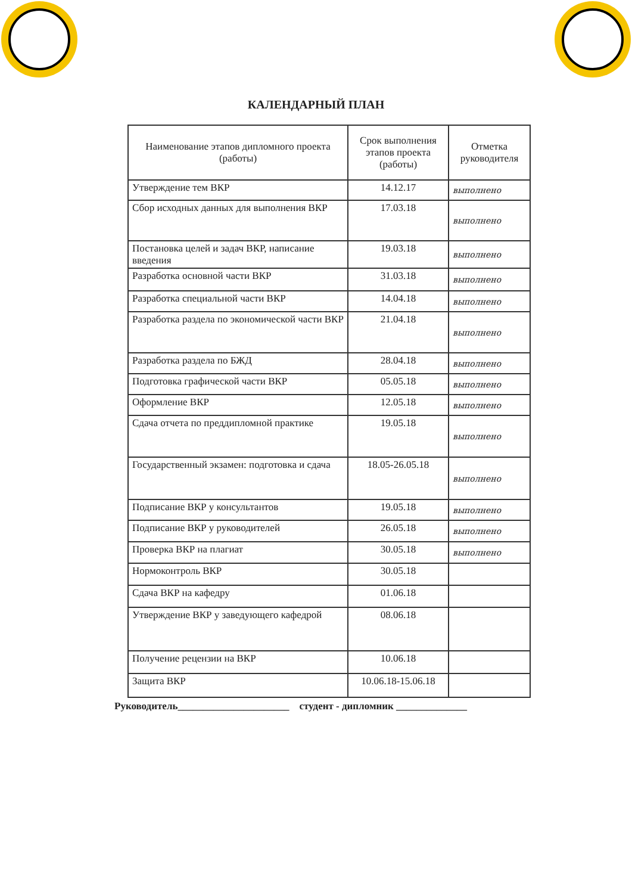КАЛЕНДАРНЫЙ ПЛАН
| Наименование этапов дипломного проекта (работы) | Срок выполнения этапов проекта (работы) | Отметка руководителя |
| --- | --- | --- |
| Утверждение тем ВКР | 14.12.17 | выполнено |
| Сбор исходных данных для выполнения ВКР | 17.03.18 | выполнено |
| Постановка целей и задач ВКР, написание введения | 19.03.18 | выполнено |
| Разработка основной части ВКР | 31.03.18 | выполнено |
| Разработка специальной части ВКР | 14.04.18 | выполнено |
| Разработка раздела по экономической части ВКР | 21.04.18 | выполнено |
| Разработка раздела по БЖД | 28.04.18 | выполнено |
| Подготовка графической части ВКР | 05.05.18 | выполнено |
| Оформление ВКР | 12.05.18 | выполнено |
| Сдача отчета по преддипломной практике | 19.05.18 | выполнено |
| Государственный экзамен: подготовка и сдача | 18.05-26.05.18 | выполнено |
| Подписание ВКР у консультантов | 19.05.18 | выполнено |
| Подписание ВКР у руководителей | 26.05.18 | выполнено |
| Проверка ВКР на плагиат | 30.05.18 | выполнено |
| Нормоконтроль ВКР | 30.05.18 | |
| Сдача ВКР на кафедру | 01.06.18 | |
| Утверждение ВКР у заведующего кафедрой | 08.06.18 | |
| Получение рецензии на ВКР | 10.06.18 | |
| Защита ВКР | 10.06.18-15.06.18 | |
Руководитель______________________ студент - дипломник ______________